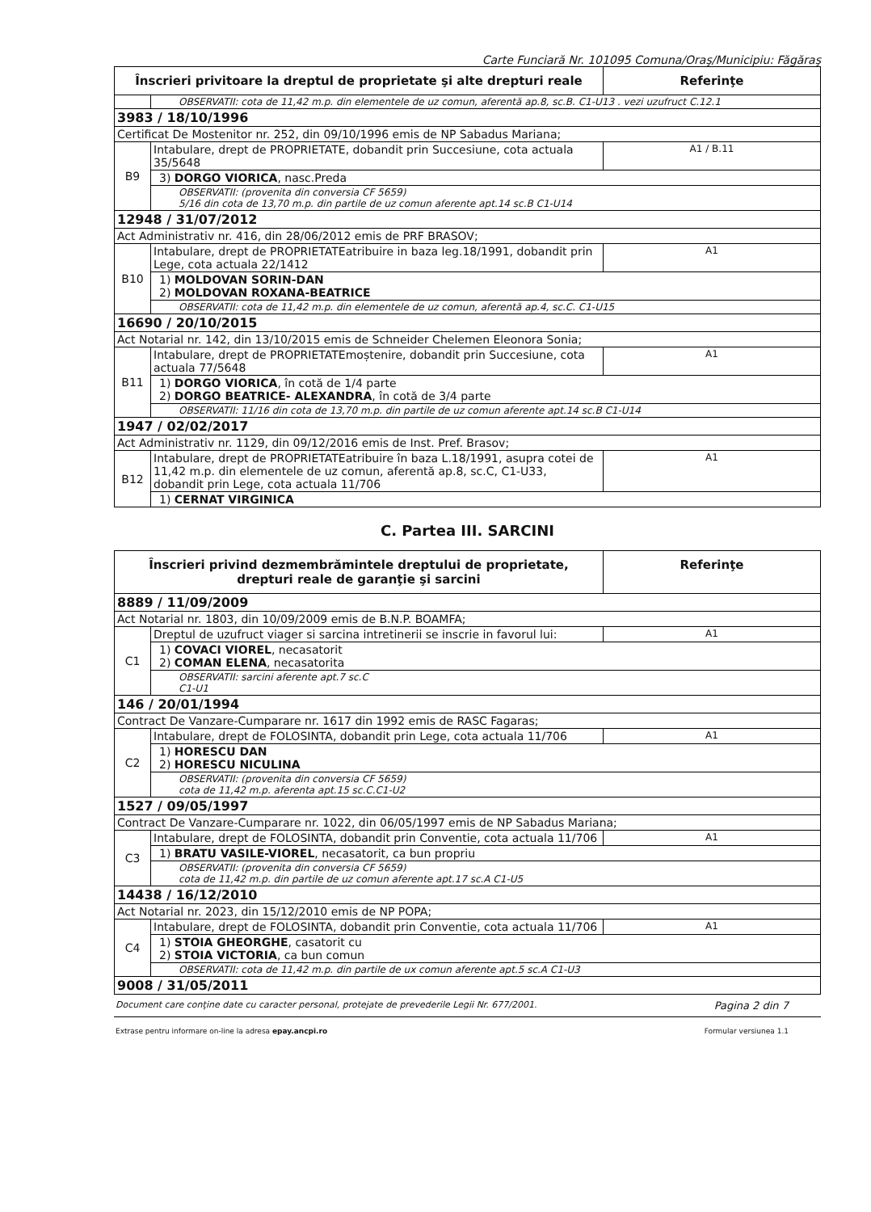Carte Funciară Nr. 101095 Comuna/Oraş/Municipiu: Făgăraş
| Înscrieri privitoare la dreptul de proprietate şi alte drepturi reale | | Referinţe |
| --- | --- | --- |
| | OBSERVATII: cota de 11,42 m.p. din elementele de uz comun, aferentă ap.8, sc.B. C1-U13 . vezi uzufruct C.12.1 | |
| 3983 / 18/10/1996 | | |
| Certificat De Mostenitor nr. 252, din 09/10/1996 emis de NP Sabadus Mariana; | | |
| B9 | Intabulare, drept de PROPRIETATE, dobandit prin Succesiune, cota actuala 35/5648 | A1 / B.11 |
| | 3) DORGO VIORICA , nasc.Preda | |
| | OBSERVATII: (provenita din conversia CF 5659) 5/16 din cota de 13,70 m.p. din partile de uz comun aferente apt.14 sc.B C1-U14 | |
| 12948 / 31/07/2012 | | |
| Act Administrativ nr. 416, din 28/06/2012 emis de PRF BRASOV; | | |
| B10 | Intabulare, drept de PROPRIETATEatribuire in baza leg.18/1991, dobandit prin Lege, cota actuala 22/1412 | A1 |
| | 1) MOLDOVAN SORIN-DAN 2) MOLDOVAN ROXANA-BEATRICE | |
| | OBSERVATII: cota de 11,42 m.p. din elementele de uz comun, aferentă ap.4, sc.C. C1-U15 | |
| 16690 / 20/10/2015 | | |
| Act Notarial nr. 142, din 13/10/2015 emis de Schneider Chelemen Eleonora Sonia; | | |
| B11 | Intabulare, drept de PROPRIETATEmoștenire, dobandit prin Succesiune, cota actuala 77/5648 | A1 |
| | 1) DORGO VIORICA , în cotă de 1/4 parte 2) DORGO BEATRICE- ALEXANDRA , în cotă de 3/4 parte | |
| | OBSERVATII: 11/16 din cota de 13,70 m.p. din partile de uz comun aferente apt.14 sc.B C1-U14 | |
| 1947 / 02/02/2017 | | |
| Act Administrativ nr. 1129, din 09/12/2016 emis de Inst. Pref. Brasov; | | |
| B12 | Intabulare, drept de PROPRIETATEatribuire în baza L.18/1991, asupra cotei de 11,42 m.p. din elementele de uz comun, aferentă ap.8, sc.C, C1-U33, dobandit prin Lege, cota actuala 11/706 | A1 |
| | 1) CERNAT VIRGINICA | |
C. Partea III. SARCINI
| Înscrieri privind dezmembrămintele dreptului de proprietate, drepturi reale de garanţie şi sarcini | | Referinţe |
| --- | --- | --- |
| 8889 / 11/09/2009 | | |
| Act Notarial nr. 1803, din 10/09/2009 emis de B.N.P. BOAMFA; | | |
| C1 | Dreptul de uzufruct viager si sarcina intretinerii se inscrie in favorul lui: | A1 |
| | 1) COVACI VIOREL , necasatorit 2) COMAN ELENA , necasatorita | |
| | OBSERVATII: sarcini aferente apt.7 sc.C C1-U1 | |
| 146 / 20/01/1994 | | |
| Contract De Vanzare-Cumparare nr. 1617 din 1992 emis de RASC Fagaras; | | |
| C2 | Intabulare, drept de FOLOSINTA, dobandit prin Lege, cota actuala 11/706 | A1 |
| | 1) HORESCU DAN 2) HORESCU NICULINA | |
| | OBSERVATII: (provenita din conversia CF 5659) cota de 11,42 m.p. aferenta apt.15 sc.C.C1-U2 | |
| 1527 / 09/05/1997 | | |
| Contract De Vanzare-Cumparare nr. 1022, din 06/05/1997 emis de NP Sabadus Mariana; | | |
| C3 | Intabulare, drept de FOLOSINTA, dobandit prin Conventie, cota actuala 11/706 | A1 |
| | 1) BRATU VASILE-VIOREL , necasatorit, ca bun propriu | |
| | OBSERVATII: (provenita din conversia CF 5659) cota de 11,42 m.p. din partile de uz comun aferente apt.17 sc.A C1-U5 | |
| 14438 / 16/12/2010 | | |
| Act Notarial nr. 2023, din 15/12/2010 emis de NP POPA; | | |
| C4 | Intabulare, drept de FOLOSINTA, dobandit prin Conventie, cota actuala 11/706 | A1 |
| | 1) STOIA GHEORGHE , casatorit cu 2) STOIA VICTORIA , ca bun comun | |
| | OBSERVATII: cota de 11,42 m.p. din partile de ux comun aferente apt.5 sc.A C1-U3 | |
| 9008 / 31/05/2011 | | |
Document care conţine date cu caracter personal, protejate de prevederile Legii Nr. 677/2001. Pagina 2 din 7
Extrase pentru informare on-line la adresa epay.ancpi.ro Formular versiunea 1.1